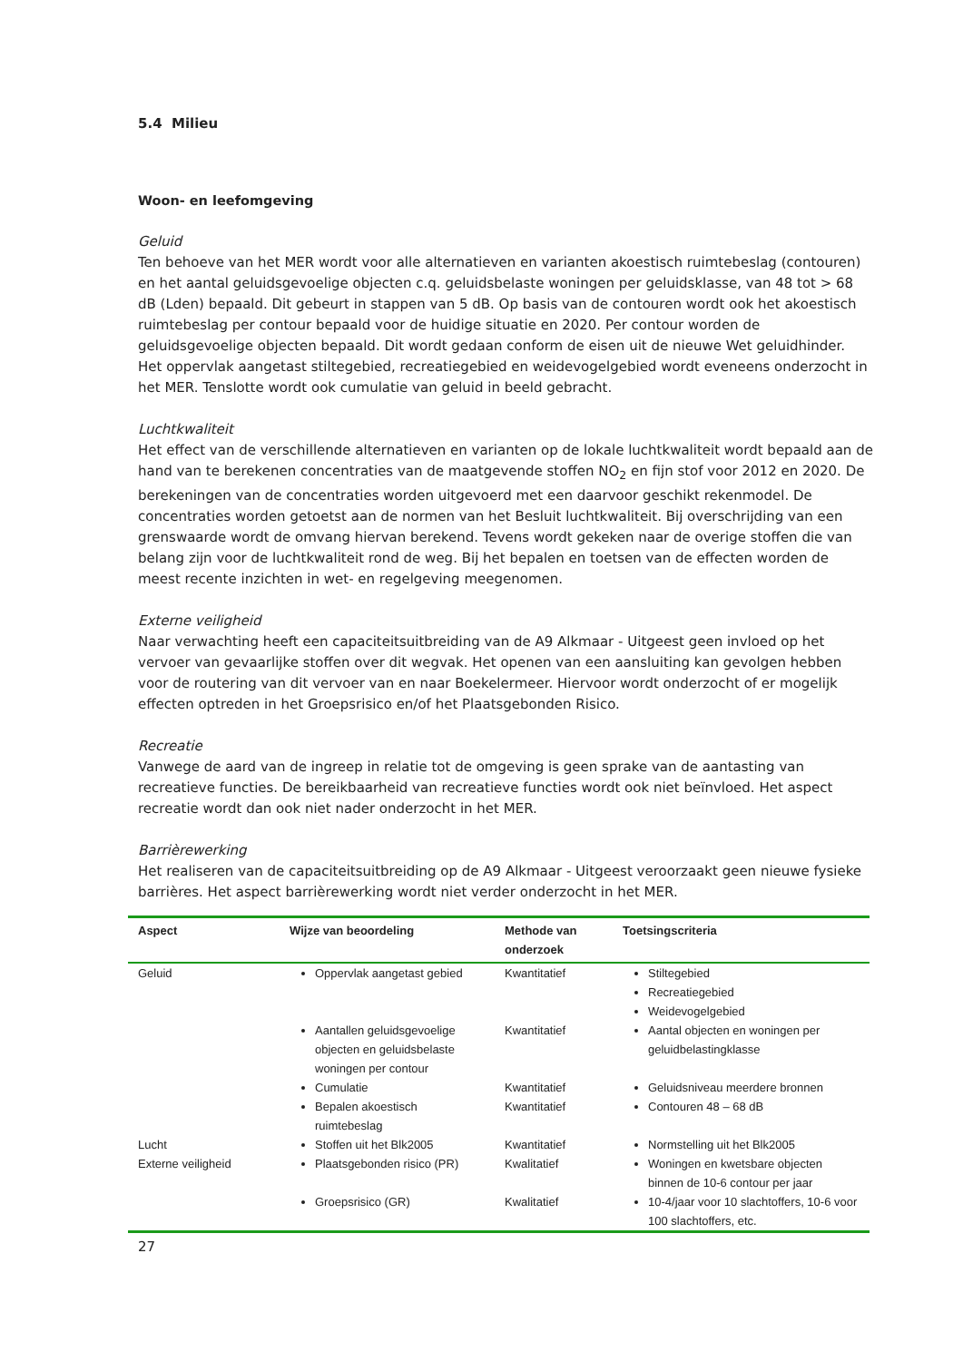5.4 Milieu
Woon- en leefomgeving
Geluid
Ten behoeve van het MER wordt voor alle alternatieven en varianten akoestisch ruimtebeslag (contouren) en het aantal geluidsgevoelige objecten c.q. geluidsbelaste woningen per geluidsklasse, van 48 tot > 68 dB (Lden) bepaald. Dit gebeurt in stappen van 5 dB. Op basis van de contouren wordt ook het akoestisch ruimtebeslag per contour bepaald voor de huidige situatie en 2020. Per contour worden de geluidsgevoelige objecten bepaald. Dit wordt gedaan conform de eisen uit de nieuwe Wet geluidhinder. Het oppervlak aangetast stiltegebied, recreatiegebied en weidevogelgebied wordt eveneens onderzocht in het MER. Tenslotte wordt ook cumulatie van geluid in beeld gebracht.
Luchtkwaliteit
Het effect van de verschillende alternatieven en varianten op de lokale luchtkwaliteit wordt bepaald aan de hand van te berekenen concentraties van de maatgevende stoffen NO<sub>2</sub> en fijn stof voor 2012 en 2020. De berekeningen van de concentraties worden uitgevoerd met een daarvoor geschikt rekenmodel. De concentraties worden getoetst aan de normen van het Besluit luchtkwaliteit. Bij overschrijding van een grenswaarde wordt de omvang hiervan berekend. Tevens wordt gekeken naar de overige stoffen die van belang zijn voor de luchtkwaliteit rond de weg. Bij het bepalen en toetsen van de effecten worden de meest recente inzichten in wet- en regelgeving meegenomen.
Externe veiligheid
Naar verwachting heeft een capaciteitsuitbreiding van de A9 Alkmaar - Uitgeest geen invloed op het vervoer van gevaarlijke stoffen over dit wegvak. Het openen van een aansluiting kan gevolgen hebben voor de routering van dit vervoer van en naar Boekelermeer. Hiervoor wordt onderzocht of er mogelijk effecten optreden in het Groepsrisico en/of het Plaatsgebonden Risico.
Recreatie
Vanwege de aard van de ingreep in relatie tot de omgeving is geen sprake van de aantasting van recreatieve functies. De bereikbaarheid van recreatieve functies wordt ook niet beïnvloed. Het aspect recreatie wordt dan ook niet nader onderzocht in het MER.
Barrièrewerking
Het realiseren van de capaciteitsuitbreiding op de A9 Alkmaar - Uitgeest veroorzaakt geen nieuwe fysieke barrières. Het aspect barrièrewerking wordt niet verder onderzocht in het MER.
| Aspect | Wijze van beoordeling | Methode van onderzoek | Toetsingscriteria |
| --- | --- | --- | --- |
| Geluid | Oppervlak aangetast gebied | Kwantitatief | Stiltegebied Recreatiegebied Weidevogelgebied |
| | Aantallen geluidsgevoelige objecten en geluidsbelaste woningen per contour | Kwantitatief | Aantal objecten en woningen per geluidbelastingklasse |
| | Cumulatie | Kwantitatief | Geluidsniveau meerdere bronnen |
| | Bepalen akoestisch ruimtebeslag | Kwantitatief | Contouren 48 – 68 dB |
| Lucht | Stoffen uit het Blk2005 | Kwantitatief | Normstelling uit het Blk2005 |
| Externe veiligheid | Plaatsgebonden risico (PR) | Kwalitatief | Woningen en kwetsbare objecten binnen de 10-6 contour per jaar |
| | Groepsrisico (GR) | Kwalitatief | 10-4/jaar voor 10 slachtoffers, 10-6 voor 100 slachtoffers, etc. |
27